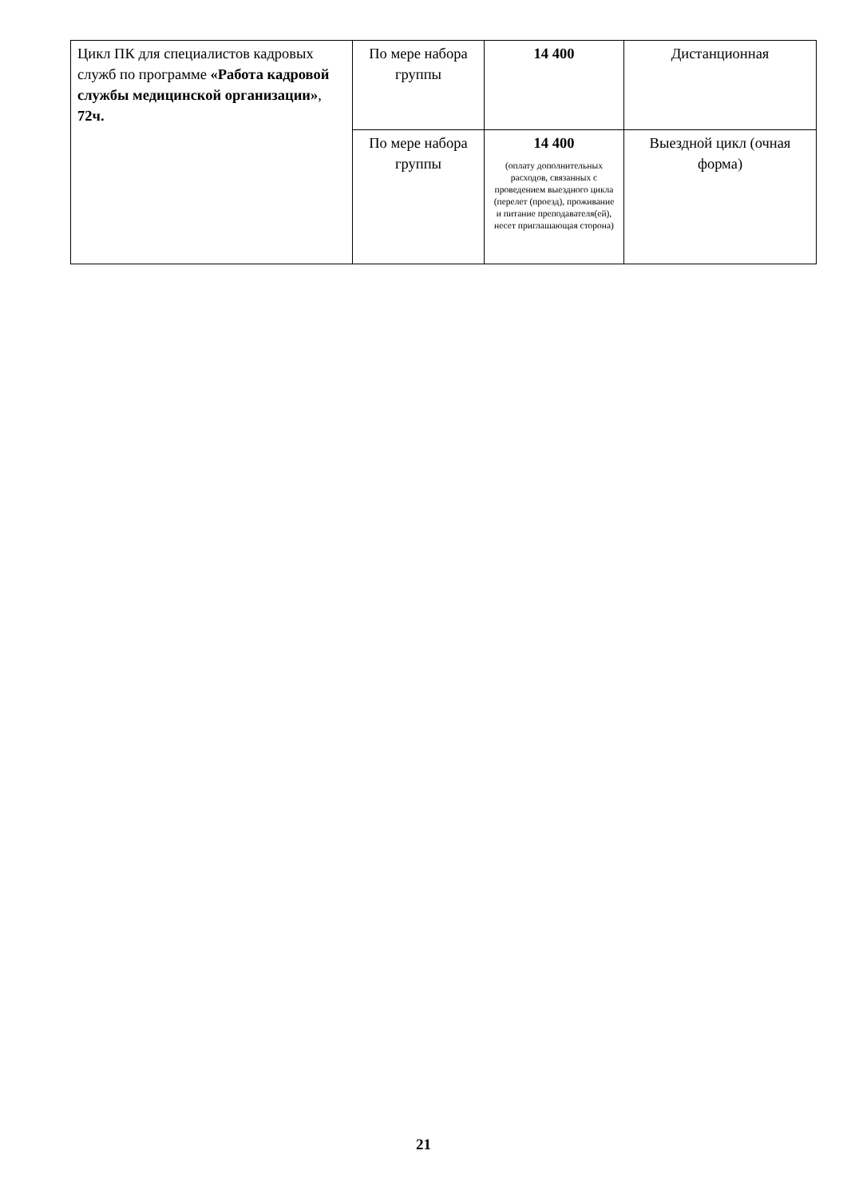| Цикл ПК для специалистов кадровых служб по программе «Работа кадровой службы медицинской организации» , 72ч. | По мере набора группы | 14 400 | Дистанционная |
| | По мере набора группы | 14 400 (оплату дополнительных расходов, связанных с проведением выездного цикла (перелет (проезд), проживание и питание преподавателя(ей), несет приглашающая сторона) | Выездной цикл (очная форма) |
21